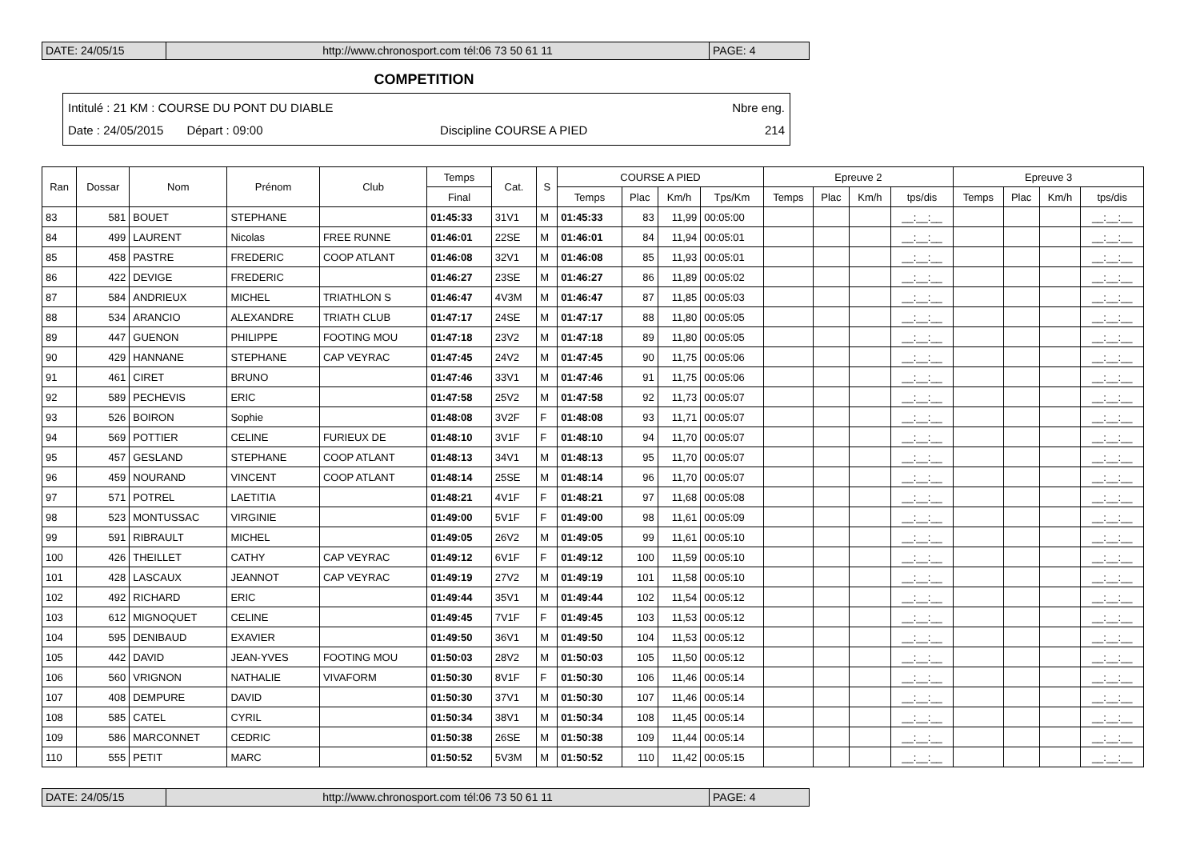DATE: 24/05/15 http://www.chronosport.com tél:06 73 50 61 11 PAGE: 4
COMPETITION
Intitulé : 21 KM : COURSE DU PONT DU DIABLE Nbre eng.
Date : 24/05/2015 Départ : 09:00 Discipline COURSE A PIED 214
| Ran | Dossar | Nom | Prénom | Club | Temps | Cat. | S | COURSE A PIED | | | | Epreuve 2 | | | | Epreuve 3 | | | |
| --- | --- | --- | --- | --- | --- | --- | --- | --- | --- | --- | --- | --- | --- | --- | --- | --- | --- | --- | --- |
| | | | | | Final | | | Temps | Plac | Km/h | Tps/Km | Temps | Plac | Km/h | tps/dis | Temps | Plac | Km/h | tps/dis |
| 83 | 581 | BOUET | STEPHANE | | 01:45:33 | 31V1 | M | 01:45:33 | 83 | 11,99 | 00:05:00 | | | | __:__:__ | | | | __:__:__ |
| 84 | 499 | LAURENT | Nicolas | FREE RUNNE | 01:46:01 | 22SE | M | 01:46:01 | 84 | 11,94 | 00:05:01 | | | | __:__:__ | | | | __:__:__ |
| 85 | 458 | PASTRE | FREDERIC | COOP ATLANT | 01:46:08 | 32V1 | M | 01:46:08 | 85 | 11,93 | 00:05:01 | | | | __:__:__ | | | | __:__:__ |
| 86 | 422 | DEVIGE | FREDERIC | | 01:46:27 | 23SE | M | 01:46:27 | 86 | 11,89 | 00:05:02 | | | | __:__:__ | | | | __:__:__ |
| 87 | 584 | ANDRIEUX | MICHEL | TRIATHLON S | 01:46:47 | 4V3M | M | 01:46:47 | 87 | 11,85 | 00:05:03 | | | | __:__:__ | | | | __:__:__ |
| 88 | 534 | ARANCIO | ALEXANDRE | TRIATH CLUB | 01:47:17 | 24SE | M | 01:47:17 | 88 | 11,80 | 00:05:05 | | | | __:__:__ | | | | __:__:__ |
| 89 | 447 | GUENON | PHILIPPE | FOOTING MOU | 01:47:18 | 23V2 | M | 01:47:18 | 89 | 11,80 | 00:05:05 | | | | __:__:__ | | | | __:__:__ |
| 90 | 429 | HANNANE | STEPHANE | CAP VEYRAC | 01:47:45 | 24V2 | M | 01:47:45 | 90 | 11,75 | 00:05:06 | | | | __:__:__ | | | | __:__:__ |
| 91 | 461 | CIRET | BRUNO | | 01:47:46 | 33V1 | M | 01:47:46 | 91 | 11,75 | 00:05:06 | | | | __:__:__ | | | | __:__:__ |
| 92 | 589 | PECHEVIS | ERIC | | 01:47:58 | 25V2 | M | 01:47:58 | 92 | 11,73 | 00:05:07 | | | | __:__:__ | | | | __:__:__ |
| 93 | 526 | BOIRON | Sophie | | 01:48:08 | 3V2F | F | 01:48:08 | 93 | 11,71 | 00:05:07 | | | | __:__:__ | | | | __:__:__ |
| 94 | 569 | POTTIER | CELINE | FURIEUX DE | 01:48:10 | 3V1F | F | 01:48:10 | 94 | 11,70 | 00:05:07 | | | | __:__:__ | | | | __:__:__ |
| 95 | 457 | GESLAND | STEPHANE | COOP ATLANT | 01:48:13 | 34V1 | M | 01:48:13 | 95 | 11,70 | 00:05:07 | | | | __:__:__ | | | | __:__:__ |
| 96 | 459 | NOURAND | VINCENT | COOP ATLANT | 01:48:14 | 25SE | M | 01:48:14 | 96 | 11,70 | 00:05:07 | | | | __:__:__ | | | | __:__:__ |
| 97 | 571 | POTREL | LAETITIA | | 01:48:21 | 4V1F | F | 01:48:21 | 97 | 11,68 | 00:05:08 | | | | __:__:__ | | | | __:__:__ |
| 98 | 523 | MONTUSSAC | VIRGINIE | | 01:49:00 | 5V1F | F | 01:49:00 | 98 | 11,61 | 00:05:09 | | | | __:__:__ | | | | __:__:__ |
| 99 | 591 | RIBRAULT | MICHEL | | 01:49:05 | 26V2 | M | 01:49:05 | 99 | 11,61 | 00:05:10 | | | | __:__:__ | | | | __:__:__ |
| 100 | 426 | THEILLET | CATHY | CAP VEYRAC | 01:49:12 | 6V1F | F | 01:49:12 | 100 | 11,59 | 00:05:10 | | | | __:__:__ | | | | __:__:__ |
| 101 | 428 | LASCAUX | JEANNOT | CAP VEYRAC | 01:49:19 | 27V2 | M | 01:49:19 | 101 | 11,58 | 00:05:10 | | | | __:__:__ | | | | __:__:__ |
| 102 | 492 | RICHARD | ERIC | | 01:49:44 | 35V1 | M | 01:49:44 | 102 | 11,54 | 00:05:12 | | | | __:__:__ | | | | __:__:__ |
| 103 | 612 | MIGNOQUET | CELINE | | 01:49:45 | 7V1F | F | 01:49:45 | 103 | 11,53 | 00:05:12 | | | | __:__:__ | | | | __:__:__ |
| 104 | 595 | DENIBAUD | EXAVIER | | 01:49:50 | 36V1 | M | 01:49:50 | 104 | 11,53 | 00:05:12 | | | | __:__:__ | | | | __:__:__ |
| 105 | 442 | DAVID | JEAN-YVES | FOOTING MOU | 01:50:03 | 28V2 | M | 01:50:03 | 105 | 11,50 | 00:05:12 | | | | __:__:__ | | | | __:__:__ |
| 106 | 560 | VRIGNON | NATHALIE | VIVAFORM | 01:50:30 | 8V1F | F | 01:50:30 | 106 | 11,46 | 00:05:14 | | | | __:__:__ | | | | __:__:__ |
| 107 | 408 | DEMPURE | DAVID | | 01:50:30 | 37V1 | M | 01:50:30 | 107 | 11,46 | 00:05:14 | | | | __:__:__ | | | | __:__:__ |
| 108 | 585 | CATEL | CYRIL | | 01:50:34 | 38V1 | M | 01:50:34 | 108 | 11,45 | 00:05:14 | | | | __:__:__ | | | | __:__:__ |
| 109 | 586 | MARCONNET | CEDRIC | | 01:50:38 | 26SE | M | 01:50:38 | 109 | 11,44 | 00:05:14 | | | | __:__:__ | | | | __:__:__ |
| 110 | 555 | PETIT | MARC | | 01:50:52 | 5V3M | M | 01:50:52 | 110 | 11,42 | 00:05:15 | | | | __:__:__ | | | | __:__:__ |
DATE: 24/05/15 http://www.chronosport.com tél:06 73 50 61 11 PAGE: 4